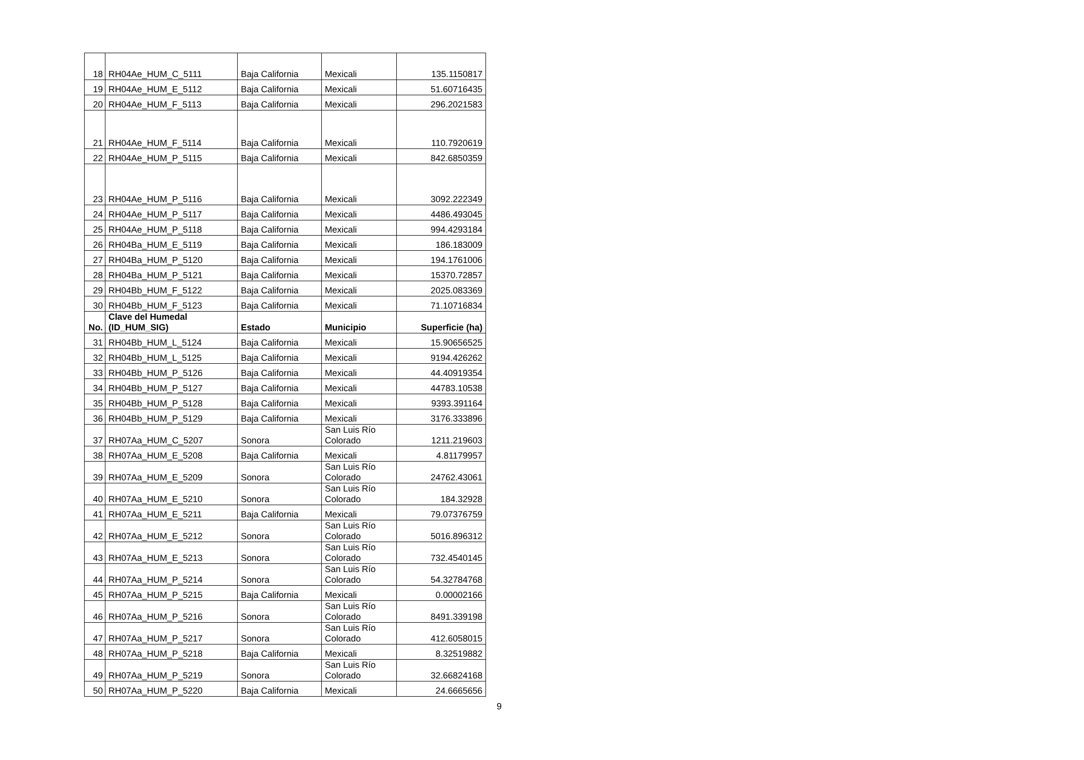| 18 | RH04Ae_HUM_C_5111 | Baja California | Mexicali | 135.1150817 |
| 19 | RH04Ae_HUM_E_5112 | Baja California | Mexicali | 51.60716435 |
| 20 | RH04Ae_HUM_F_5113 | Baja California | Mexicali | 296.2021583 |
| 21 | RH04Ae_HUM_F_5114 | Baja California | Mexicali | 110.7920619 |
| 22 | RH04Ae_HUM_P_5115 | Baja California | Mexicali | 842.6850359 |
| 23 | RH04Ae_HUM_P_5116 | Baja California | Mexicali | 3092.222349 |
| 24 | RH04Ae_HUM_P_5117 | Baja California | Mexicali | 4486.493045 |
| 25 | RH04Ae_HUM_P_5118 | Baja California | Mexicali | 994.4293184 |
| 26 | RH04Ba_HUM_E_5119 | Baja California | Mexicali | 186.183009 |
| 27 | RH04Ba_HUM_P_5120 | Baja California | Mexicali | 194.1761006 |
| 28 | RH04Ba_HUM_P_5121 | Baja California | Mexicali | 15370.72857 |
| 29 | RH04Bb_HUM_F_5122 | Baja California | Mexicali | 2025.083369 |
| 30 | RH04Bb_HUM_F_5123 | Baja California | Mexicali | 71.10716834 |
| No. | Clave del Humedal (ID_HUM_SIG) | Estado | Municipio | Superficie (ha) |
| 31 | RH04Bb_HUM_L_5124 | Baja California | Mexicali | 15.90656525 |
| 32 | RH04Bb_HUM_L_5125 | Baja California | Mexicali | 9194.426262 |
| 33 | RH04Bb_HUM_P_5126 | Baja California | Mexicali | 44.40919354 |
| 34 | RH04Bb_HUM_P_5127 | Baja California | Mexicali | 44783.10538 |
| 35 | RH04Bb_HUM_P_5128 | Baja California | Mexicali | 9393.391164 |
| 36 | RH04Bb_HUM_P_5129 | Baja California | Mexicali | 3176.333896 |
| 37 | RH07Aa_HUM_C_5207 | Sonora | San Luis Río Colorado | 1211.219603 |
| 38 | RH07Aa_HUM_E_5208 | Baja California | Mexicali | 4.81179957 |
| 39 | RH07Aa_HUM_E_5209 | Sonora | San Luis Río Colorado | 24762.43061 |
| 40 | RH07Aa_HUM_E_5210 | Sonora | San Luis Río Colorado | 184.32928 |
| 41 | RH07Aa_HUM_E_5211 | Baja California | Mexicali | 79.07376759 |
| 42 | RH07Aa_HUM_E_5212 | Sonora | San Luis Río Colorado | 5016.896312 |
| 43 | RH07Aa_HUM_E_5213 | Sonora | San Luis Río Colorado | 732.4540145 |
| 44 | RH07Aa_HUM_P_5214 | Sonora | San Luis Río Colorado | 54.32784768 |
| 45 | RH07Aa_HUM_P_5215 | Baja California | Mexicali | 0.00002166 |
| 46 | RH07Aa_HUM_P_5216 | Sonora | San Luis Río Colorado | 8491.339198 |
| 47 | RH07Aa_HUM_P_5217 | Sonora | San Luis Río Colorado | 412.6058015 |
| 48 | RH07Aa_HUM_P_5218 | Baja California | Mexicali | 8.32519882 |
| 49 | RH07Aa_HUM_P_5219 | Sonora | San Luis Río Colorado | 32.66824168 |
| 50 | RH07Aa_HUM_P_5220 | Baja California | Mexicali | 24.6665656 |
9